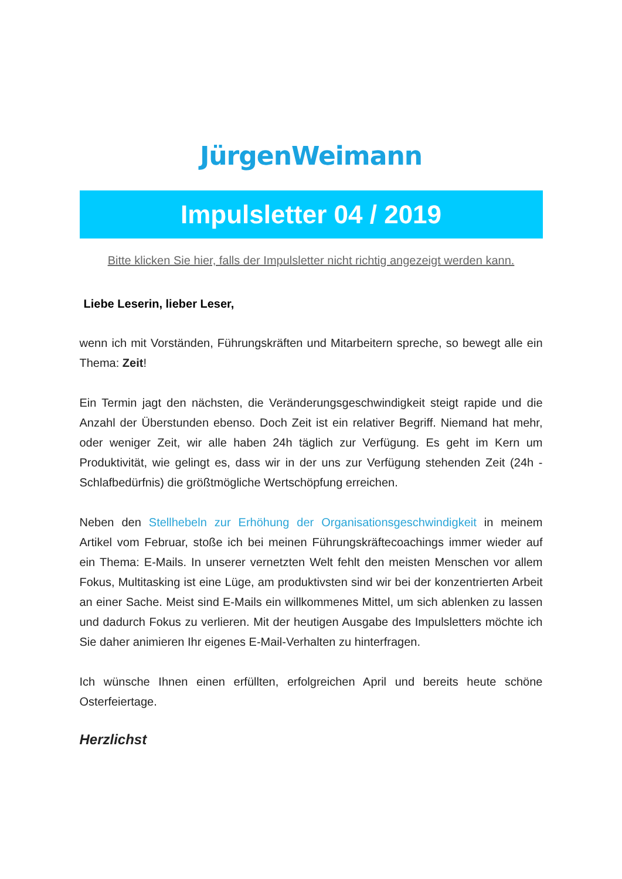JürgenWeimann
Impulsletter 04 / 2019
Bitte klicken Sie hier, falls der Impulsletter nicht richtig angezeigt werden kann.
Liebe Leserin, lieber Leser,
wenn ich mit Vorständen, Führungskräften und Mitarbeitern spreche, so bewegt alle ein Thema: Zeit!
Ein Termin jagt den nächsten, die Veränderungsgeschwindigkeit steigt rapide und die Anzahl der Überstunden ebenso. Doch Zeit ist ein relativer Begriff. Niemand hat mehr, oder weniger Zeit, wir alle haben 24h täglich zur Verfügung. Es geht im Kern um Produktivität, wie gelingt es, dass wir in der uns zur Verfügung stehenden Zeit (24h - Schlafbedürfnis) die größtmögliche Wertschöpfung erreichen.
Neben den Stellhebeln zur Erhöhung der Organisationsgeschwindigkeit in meinem Artikel vom Februar, stoße ich bei meinen Führungskräftecoachings immer wieder auf ein Thema: E-Mails. In unserer vernetzten Welt fehlt den meisten Menschen vor allem Fokus, Multitasking ist eine Lüge, am produktivsten sind wir bei der konzentrierten Arbeit an einer Sache. Meist sind E-Mails ein willkommenes Mittel, um sich ablenken zu lassen und dadurch Fokus zu verlieren. Mit der heutigen Ausgabe des Impulsletters möchte ich Sie daher animieren Ihr eigenes E-Mail-Verhalten zu hinterfragen.
Ich wünsche Ihnen einen erfüllten, erfolgreichen April und bereits heute schöne Osterfeiertage.
Herzlichst